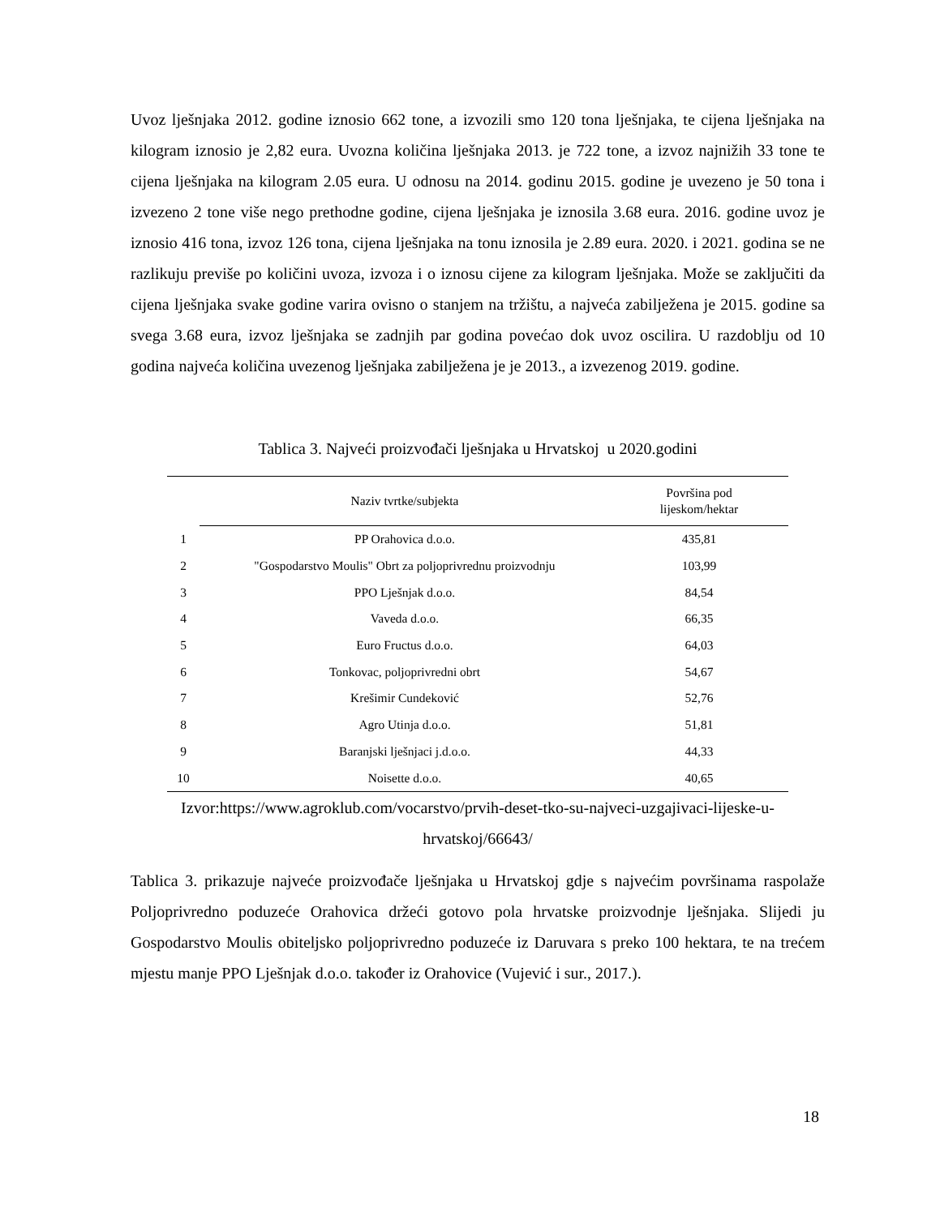Uvoz lješnjaka 2012. godine iznosio 662 tone, a izvozili smo 120 tona lješnjaka, te cijena lješnjaka na kilogram iznosio je 2,82 eura. Uvozna količina lješnjaka 2013. je 722 tone, a izvoz najnižih 33 tone te cijena lješnjaka na kilogram 2.05 eura. U odnosu na 2014. godinu 2015. godine je uvezeno je 50 tona i izvezeno 2 tone više nego prethodne godine, cijena lješnjaka je iznosila 3.68 eura. 2016. godine uvoz je iznosio 416 tona, izvoz 126 tona, cijena lješnjaka na tonu iznosila je 2.89 eura. 2020. i 2021. godina se ne razlikuju previše po količini uvoza, izvoza i o iznosu cijene za kilogram lješnjaka. Može se zaključiti da cijena lješnjaka svake godine varira ovisno o stanjem na tržištu, a najveća zabilježena je 2015. godine sa svega 3.68 eura, izvoz lješnjaka se zadnjih par godina povećao dok uvoz oscilira. U razdoblju od 10 godina najveća količina uvezenog lješnjaka zabilježena je je 2013., a izvezenog 2019. godine.
Tablica 3. Najveći proizvođači lješnjaka u Hrvatskoj u 2020.godini
| | Naziv tvrtke/subjekta | Površina pod lijeskom/hektar |
| --- | --- | --- |
| 1 | PP Orahovica d.o.o. | 435,81 |
| 2 | "Gospodarstvo Moulis" Obrt za poljoprivrednu proizvodnju | 103,99 |
| 3 | PPO Lješnjak d.o.o. | 84,54 |
| 4 | Vaveda d.o.o. | 66,35 |
| 5 | Euro Fructus d.o.o. | 64,03 |
| 6 | Tonkovac, poljoprivredni obrt | 54,67 |
| 7 | Krešimir Cundeković | 52,76 |
| 8 | Agro Utinja d.o.o. | 51,81 |
| 9 | Baranjski lješnjaci j.d.o.o. | 44,33 |
| 10 | Noisette d.o.o. | 40,65 |
Izvor:https://www.agroklub.com/vocarstvo/prvih-deset-tko-su-najveci-uzgajivaci-lijeske-u-hrvatskoj/66643/
Tablica 3. prikazuje najveće proizvođače lješnjaka u Hrvatskoj gdje s najvećim površinama raspolaže Poljoprivredno poduzeće Orahovica držeći gotovo pola hrvatske proizvodnje lješnjaka. Slijedi ju Gospodarstvo Moulis obiteljsko poljoprivredno poduzeće iz Daruvara s preko 100 hektara, te na trećem mjestu manje PPO Lješnjak d.o.o. također iz Orahovice (Vujević i sur., 2017.).
18